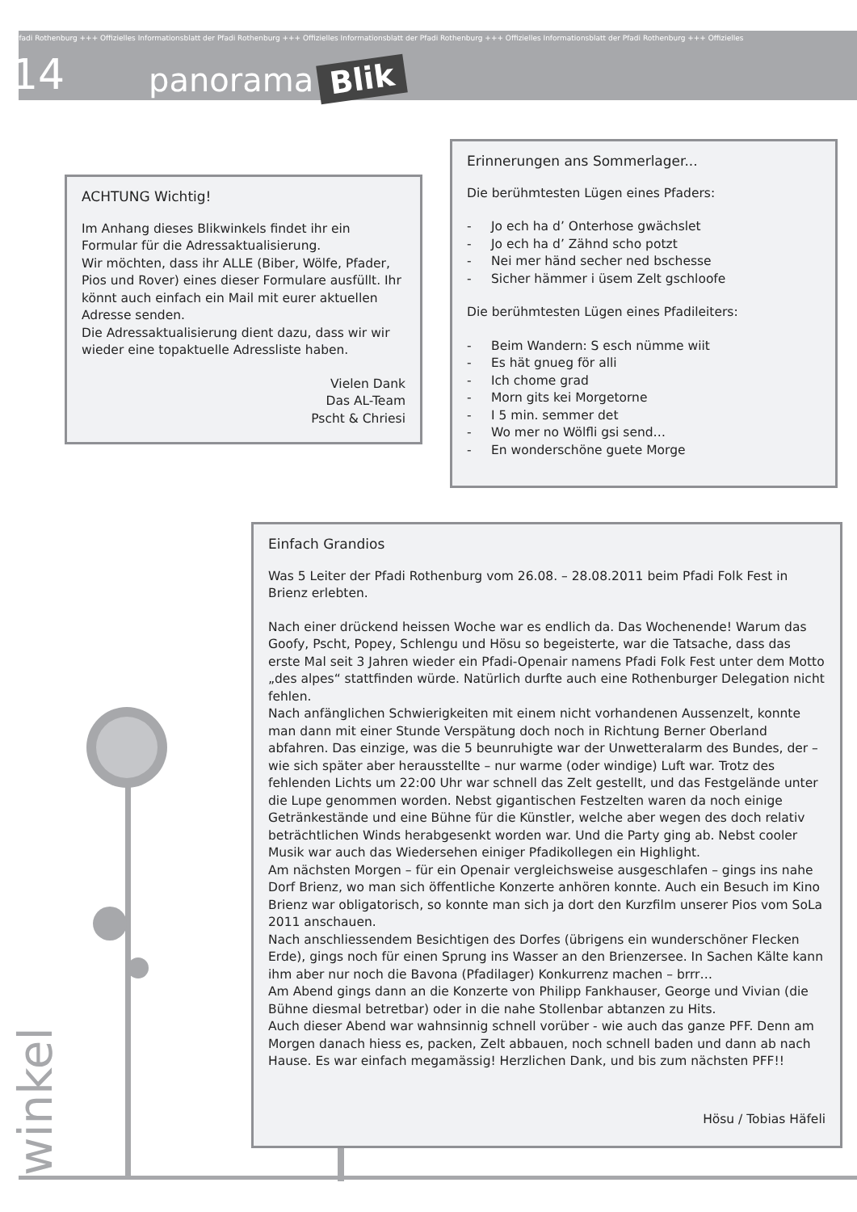Pfadi Rothenburg +++ Offizielles Informationsblatt der Pfadi Rothenburg +++ Offizielles Informationsblatt der Pfadi Rothenburg +++ Offizielles Informationsblatt der Pfadi Rothenburg +++ Offizielles
14 panorama Blik
ACHTUNG Wichtig!
Im Anhang dieses Blikwinkels findet ihr ein Formular für die Adressaktualisierung.
Wir möchten, dass ihr ALLE (Biber, Wölfe, Pfader, Pios und Rover) eines dieser Formulare ausfüllt. Ihr könnt auch einfach ein Mail mit eurer aktuellen Adresse senden.
Die Adressaktualisierung dient dazu, dass wir wir wieder eine topaktuelle Adressliste haben.
Vielen Dank
Das AL-Team
Pscht & Chriesi
Erinnerungen ans Sommerlager...
Die berühmtesten Lügen eines Pfaders:
- Jo ech ha d’ Onterhose gwächslet
- Jo ech ha d’ Zähnd scho potzt
- Nei mer händ secher ned bschesse
- Sicher hämmer i üsem Zelt gschloofe
Die berühmtesten Lügen eines Pfadileiters:
- Beim Wandern: S esch nümme wiit
- Es hät gnueg för alli
- Ich chome grad
- Morn gits kei Morgetorne
- I 5 min. semmer det
- Wo mer no Wölfli gsi send…
- En wonderschöne guete Morge
winkel
Einfach Grandios
Was 5 Leiter der Pfadi Rothenburg vom 26.08. – 28.08.2011 beim Pfadi Folk Fest in Brienz erlebten.
Nach einer drückend heissen Woche war es endlich da. Das Wochenende! Warum das Goofy, Pscht, Popey, Schlengu und Hösu so begeisterte, war die Tatsache, dass das erste Mal seit 3 Jahren wieder ein Pfadi-Openair namens Pfadi Folk Fest unter dem Motto „des alpes“ stattfinden würde. Natürlich durfte auch eine Rothenburger Delegation nicht fehlen.
Nach anfänglichen Schwierigkeiten mit einem nicht vorhandenen Aussenzelt, konnte man dann mit einer Stunde Verspätung doch noch in Richtung Berner Oberland abfahren. Das einzige, was die 5 beunruhigte war der Unwetteralarm des Bundes, der – wie sich später aber herausstellte – nur warme (oder windige) Luft war. Trotz des fehlenden Lichts um 22:00 Uhr war schnell das Zelt gestellt, und das Festgelände unter die Lupe genommen worden. Nebst gigantischen Festzelten waren da noch einige Getränkestände und eine Bühne für die Künstler, welche aber wegen des doch relativ beträchtlichen Winds herabgesenkt worden war. Und die Party ging ab. Nebst cooler Musik war auch das Wiedersehen einiger Pfadikollegen ein Highlight.
Am nächsten Morgen – für ein Openair vergleichsweise ausgeschlafen – gings ins nahe Dorf Brienz, wo man sich öffentliche Konzerte anhören konnte. Auch ein Besuch im Kino Brienz war obligatorisch, so konnte man sich ja dort den Kurzfilm unserer Pios vom SoLa 2011 anschauen.
Nach anschliessendem Besichtigen des Dorfes (übrigens ein wunderschöner Flecken Erde), gings noch für einen Sprung ins Wasser an den Brienzersee. In Sachen Kälte kann ihm aber nur noch die Bavona (Pfadilager) Konkurrenz machen – brrr…
Am Abend gings dann an die Konzerte von Philipp Fankhauser, George und Vivian (die Bühne diesmal betretbar) oder in die nahe Stollenbar abtanzen zu Hits.
Auch dieser Abend war wahnsinnig schnell vorüber - wie auch das ganze PFF. Denn am Morgen danach hiess es, packen, Zelt abbauen, noch schnell baden und dann ab nach Hause. Es war einfach megamässig! Herzlichen Dank, und bis zum nächsten PFF!!
Hösu / Tobias Häfeli